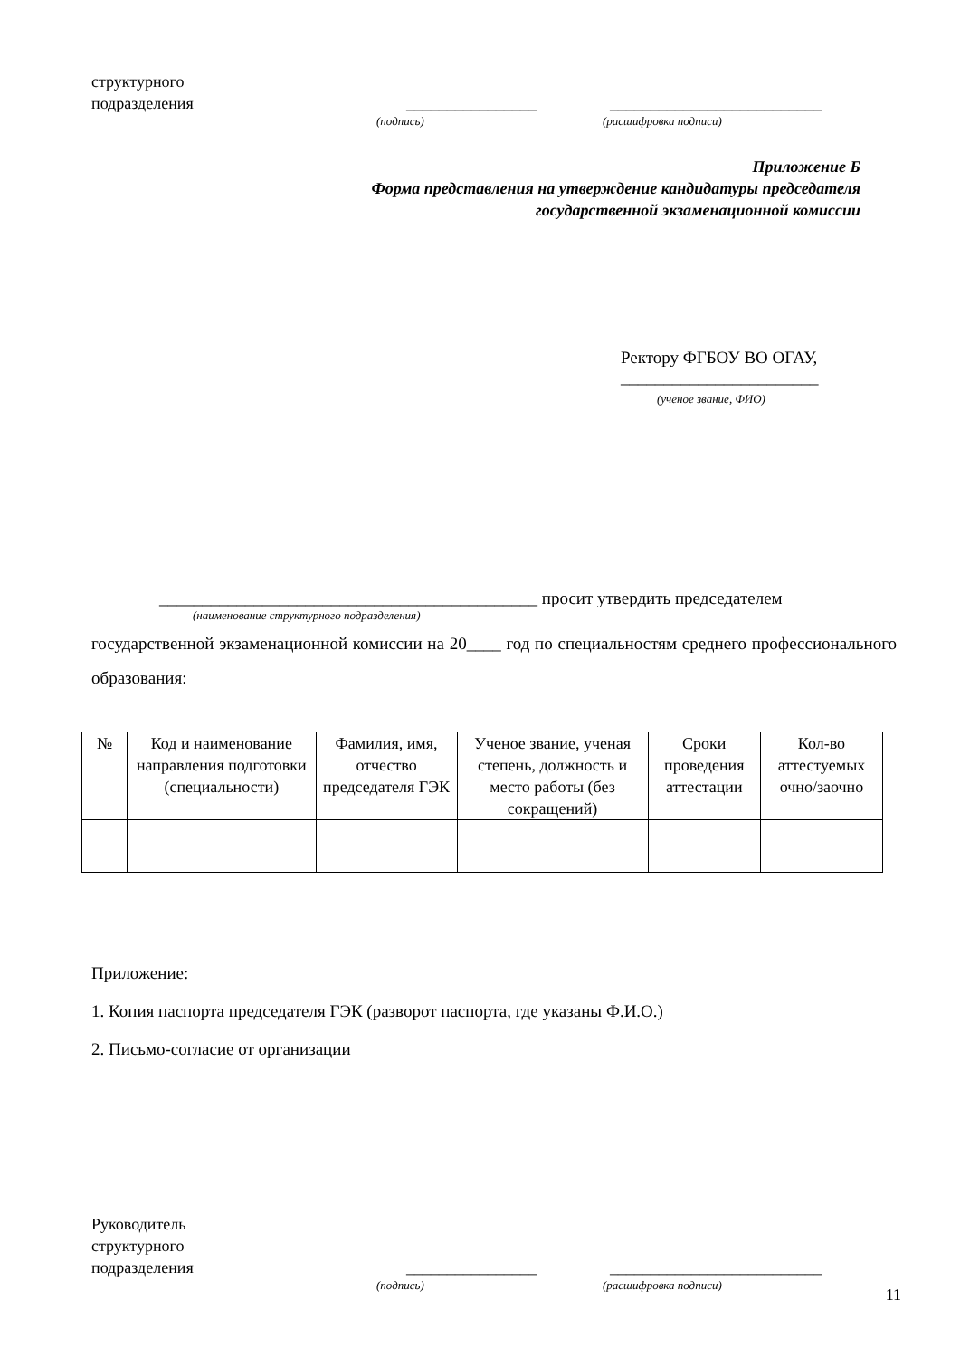структурного
подразделения
________________
__________________________
(подпись) (расшифровка подписи)
Приложение Б
Форма представления на утверждение кандидатуры председателя
государственной экзаменационной комиссии
Ректору ФГБОУ ВО ОГАУ,
_______________________
(ученое звание, ФИО)
____________________________________________ просит утвердить председателем
(наименование структурного подразделения)
государственной экзаменационной комиссии на 20____ год по специальностям среднего профессионального образования:
| № | Код и наименование направления подготовки (специальности) | Фамилия, имя, отчество председателя ГЭК | Ученое звание, ученая степень, должность и место работы (без сокращений) | Сроки проведения аттестации | Кол-во аттестуемых очно/заочно |
| --- | --- | --- | --- | --- | --- |
Приложение:
1. Копия паспорта председателя ГЭК (разворот паспорта, где указаны Ф.И.О.)
2. Письмо-согласие от организации
Руководитель
структурного
подразделения
________________
__________________________
(подпись) (расшифровка подписи)
11